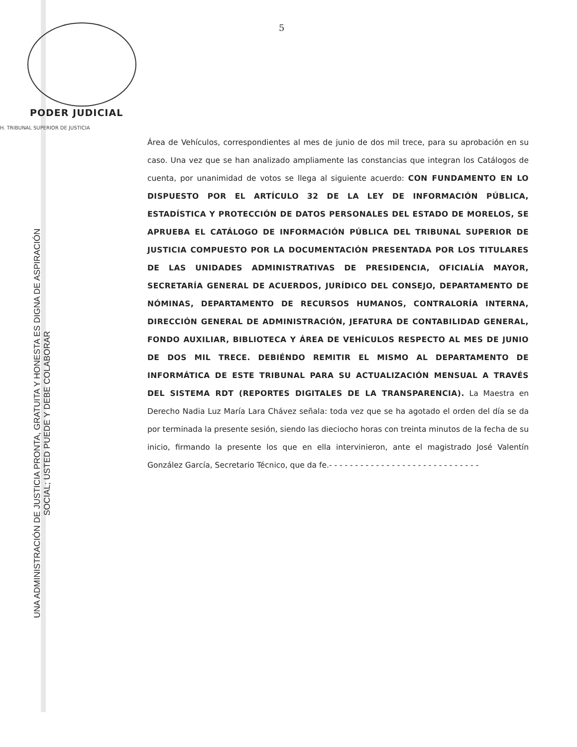5
PODER JUDICIAL
H. TRIBUNAL SUPERIOR DE JUSTICIA
Área de Vehículos, correspondientes al mes de junio de dos mil trece, para su aprobación en su caso. Una vez que se han analizado ampliamente las constancias que integran los Catálogos de cuenta, por unanimidad de votos se llega al siguiente acuerdo: CON FUNDAMENTO EN LO DISPUESTO POR EL ARTÍCULO 32 DE LA LEY DE INFORMACIÓN PÚBLICA, ESTADÍSTICA Y PROTECCIÓN DE DATOS PERSONALES DEL ESTADO DE MORELOS, SE APRUEBA EL CATÁLOGO DE INFORMACIÓN PÚBLICA DEL TRIBUNAL SUPERIOR DE JUSTICIA COMPUESTO POR LA DOCUMENTACIÓN PRESENTADA POR LOS TITULARES DE LAS UNIDADES ADMINISTRATIVAS DE PRESIDENCIA, OFICIALÍA MAYOR, SECRETARÍA GENERAL DE ACUERDOS, JURÍDICO DEL CONSEJO, DEPARTAMENTO DE NÓMINAS, DEPARTAMENTO DE RECURSOS HUMANOS, CONTRALORÍA INTERNA, DIRECCIÓN GENERAL DE ADMINISTRACIÓN, JEFATURA DE CONTABILIDAD GENERAL, FONDO AUXILIAR, BIBLIOTECA Y ÁREA DE VEHÍCULOS RESPECTO AL MES DE JUNIO DE DOS MIL TRECE. DEBIÉNDO REMITIR EL MISMO AL DEPARTAMENTO DE INFORMÁTICA DE ESTE TRIBUNAL PARA SU ACTUALIZACIÓN MENSUAL A TRAVÉS DEL SISTEMA RDT (REPORTES DIGITALES DE LA TRANSPARENCIA). La Maestra en Derecho Nadia Luz María Lara Chávez señala: toda vez que se ha agotado el orden del día se da por terminada la presente sesión, siendo las dieciocho horas con treinta minutos de la fecha de su inicio, firmando la presente los que en ella intervinieron, ante el magistrado José Valentín González García, Secretario Técnico, que da fe.- - - - - - - - - - - - - - - - - - - - - - - - - - - - -
UNA ADMINISTRACIÓN DE JUSTICIA PRONTA, GRATUITA Y HONESTA ES DIGNA DE ASPIRACIÓN
SOCIAL; USTED PUEDE Y DEBE COLABORAR